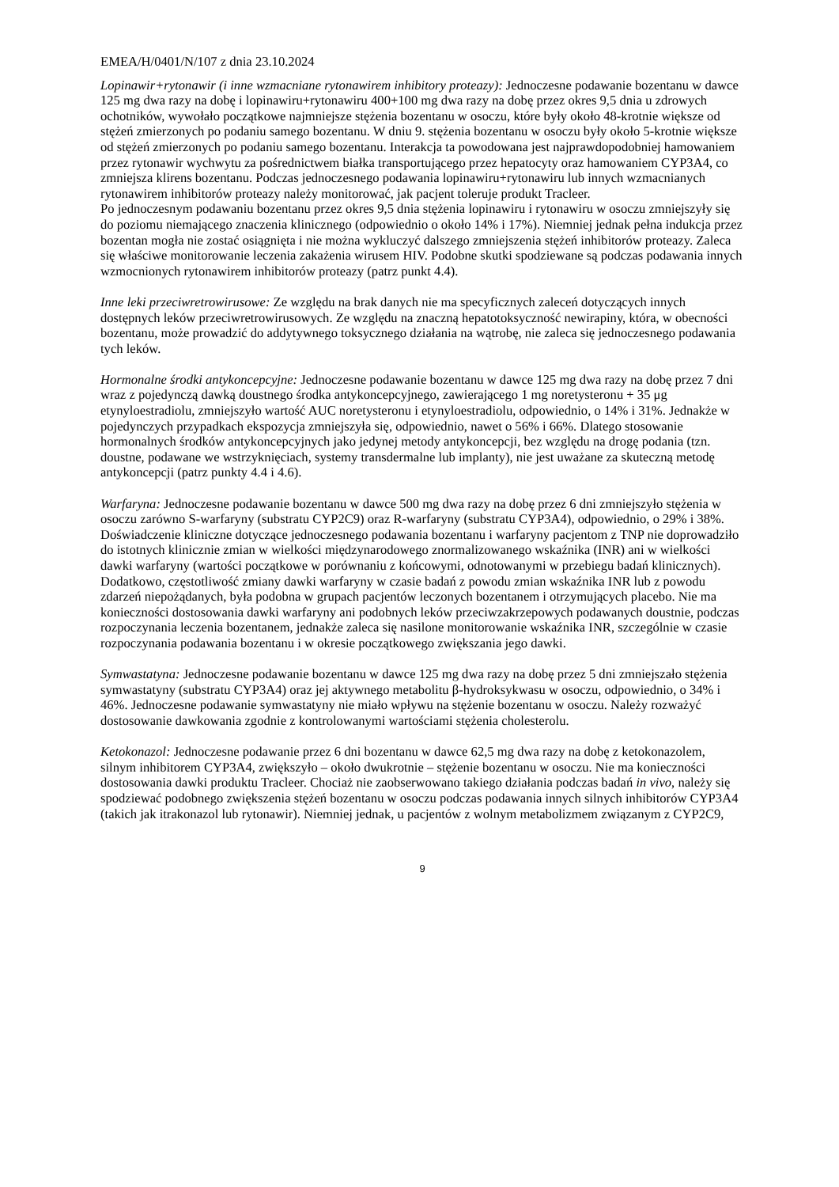EMEA/H/0401/N/107 z dnia 23.10.2024
Lopinawir+rytonawir (i inne wzmacniane rytonawirem inhibitory proteazy): Jednoczesne podawanie bozentanu w dawce 125 mg dwa razy na dobę i lopinawiru+rytonawiru 400+100 mg dwa razy na dobę przez okres 9,5 dnia u zdrowych ochotników, wywołało początkowe najmniejsze stężenia bozentanu w osoczu, które były około 48-krotnie większe od stężeń zmierzonych po podaniu samego bozentanu. W dniu 9. stężenia bozentanu w osoczu były około 5-krotnie większe od stężeń zmierzonych po podaniu samego bozentanu. Interakcja ta powodowana jest najprawdopodobniej hamowaniem przez rytonawir wychwytu za pośrednictwem białka transportującego przez hepatocyty oraz hamowaniem CYP3A4, co zmniejsza klirens bozentanu. Podczas jednoczesnego podawania lopinawiru+rytonawiru lub innych wzmacnianych rytonawirem inhibitorów proteazy należy monitorować, jak pacjent toleruje produkt Tracleer.
Po jednoczesnym podawaniu bozentanu przez okres 9,5 dnia stężenia lopinawiru i rytonawiru w osoczu zmniejszyły się do poziomu niemającego znaczenia klinicznego (odpowiednio o około 14% i 17%). Niemniej jednak pełna indukcja przez bozentan mogła nie zostać osiągnięta i nie można wykluczyć dalszego zmniejszenia stężeń inhibitorów proteazy. Zaleca się właściwe monitorowanie leczenia zakażenia wirusem HIV. Podobne skutki spodziewane są podczas podawania innych wzmocnionych rytonawirem inhibitorów proteazy (patrz punkt 4.4).
Inne leki przeciwretrowirusowe: Ze względu na brak danych nie ma specyficznych zaleceń dotyczących innych dostępnych leków przeciwretrowirusowych. Ze względu na znaczną hepatotoksyczność newirapiny, która, w obecności bozentanu, może prowadzić do addytywnego toksycznego działania na wątrobę, nie zaleca się jednoczesnego podawania tych leków.
Hormonalne środki antykoncepcyjne: Jednoczesne podawanie bozentanu w dawce 125 mg dwa razy na dobę przez 7 dni wraz z pojedynczą dawką doustnego środka antykoncepcyjnego, zawierającego 1 mg noretysteronu + 35 μg etynyloestradiolu, zmniejszyło wartość AUC noretysteronu i etynyloestradiolu, odpowiednio, o 14% i 31%. Jednakże w pojedynczych przypadkach ekspozycja zmniejszyła się, odpowiednio, nawet o 56% i 66%. Dlatego stosowanie hormonalnych środków antykoncepcyjnych jako jedynej metody antykoncepcji, bez względu na drogę podania (tzn. doustne, podawane we wstrzyknięciach, systemy transdermalne lub implanty), nie jest uważane za skuteczną metodę antykoncepcji (patrz punkty 4.4 i 4.6).
Warfaryna: Jednoczesne podawanie bozentanu w dawce 500 mg dwa razy na dobę przez 6 dni zmniejszyło stężenia w osoczu zarówno S-warfaryny (substratu CYP2C9) oraz R-warfaryny (substratu CYP3A4), odpowiednio, o 29% i 38%. Doświadczenie kliniczne dotyczące jednoczesnego podawania bozentanu i warfaryny pacjentom z TNP nie doprowadziło do istotnych klinicznie zmian w wielkości międzynarodowego znormalizowanego wskaźnika (INR) ani w wielkości dawki warfaryny (wartości początkowe w porównaniu z końcowymi, odnotowanymi w przebiegu badań klinicznych). Dodatkowo, częstotliwość zmiany dawki warfaryny w czasie badań z powodu zmian wskaźnika INR lub z powodu zdarzeń niepożądanych, była podobna w grupach pacjentów leczonych bozentanem i otrzymujących placebo. Nie ma konieczności dostosowania dawki warfaryny ani podobnych leków przeciwzakrzepowych podawanych doustnie, podczas rozpoczynania leczenia bozentanem, jednakże zaleca się nasilone monitorowanie wskaźnika INR, szczególnie w czasie rozpoczynania podawania bozentanu i w okresie początkowego zwiększania jego dawki.
Symwastatyna: Jednoczesne podawanie bozentanu w dawce 125 mg dwa razy na dobę przez 5 dni zmniejszało stężenia symwastatyny (substratu CYP3A4) oraz jej aktywnego metabolitu β-hydroksykwasu w osoczu, odpowiednio, o 34% i 46%. Jednoczesne podawanie symwastatyny nie miało wpływu na stężenie bozentanu w osoczu. Należy rozważyć dostosowanie dawkowania zgodnie z kontrolowanymi wartościami stężenia cholesterolu.
Ketokonazol: Jednoczesne podawanie przez 6 dni bozentanu w dawce 62,5 mg dwa razy na dobę z ketokonazolem, silnym inhibitorem CYP3A4, zwiększyło – około dwukrotnie – stężenie bozentanu w osoczu. Nie ma konieczności dostosowania dawki produktu Tracleer. Chociaż nie zaobserwowano takiego działania podczas badań in vivo, należy się spodziewać podobnego zwiększenia stężeń bozentanu w osoczu podczas podawania innych silnych inhibitorów CYP3A4 (takich jak itrakonazol lub rytonawir). Niemniej jednak, u pacjentów z wolnym metabolizmem związanym z CYP2C9,
9